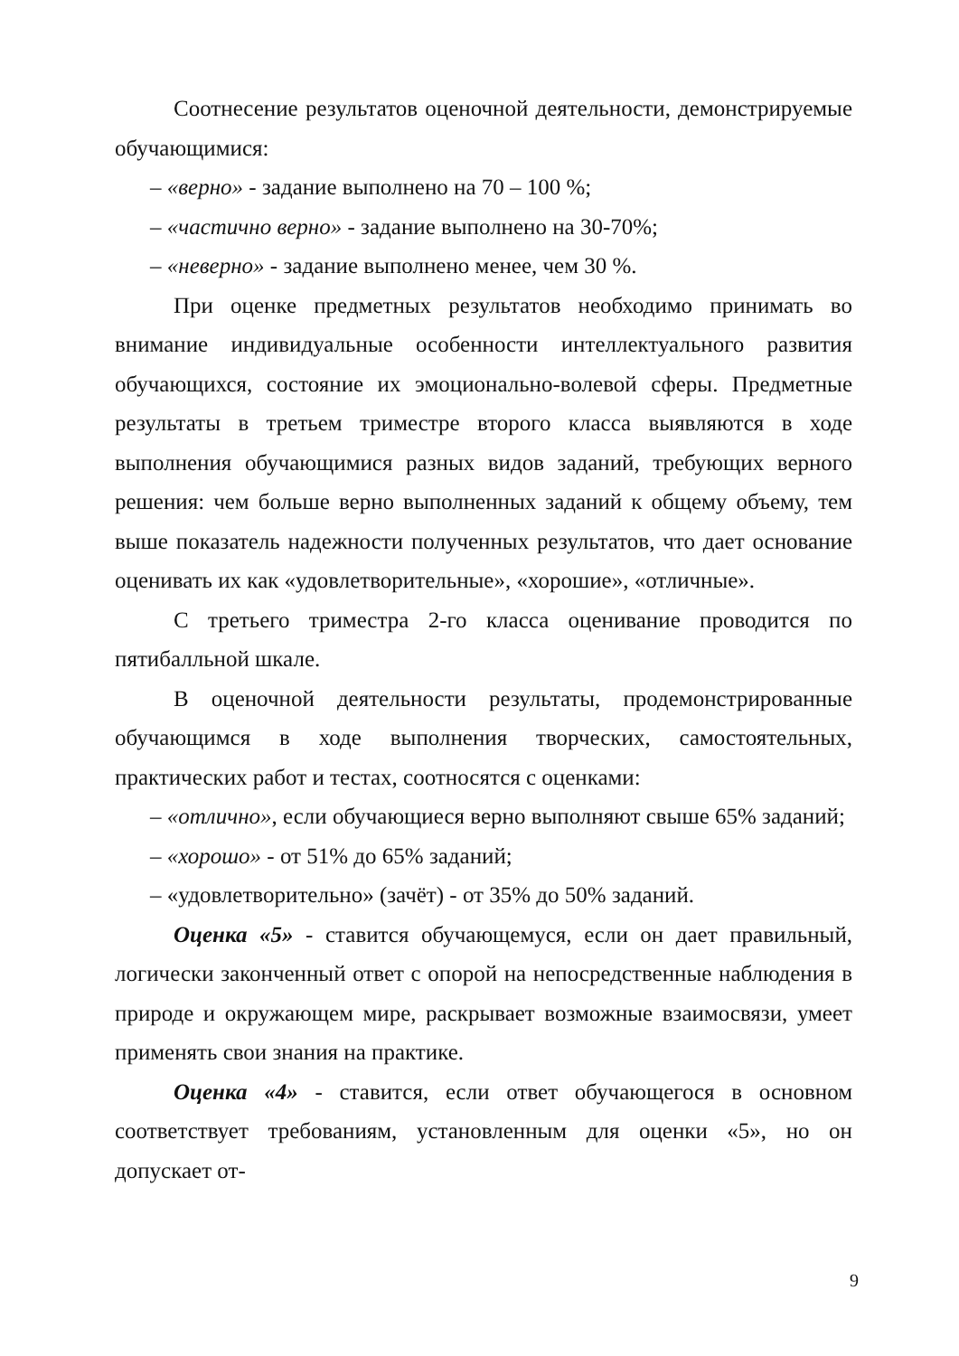Соотнесение результатов оценочной деятельности, демонстрируемые обучающимися:
– «верно» - задание выполнено на 70 – 100 %;
– «частично верно» - задание выполнено на 30-70%;
– «неверно» - задание выполнено менее, чем 30 %.
При оценке предметных результатов необходимо принимать во внимание индивидуальные особенности интеллектуального развития обучающихся, состояние их эмоционально-волевой сферы. Предметные результаты в третьем триместре второго класса выявляются в ходе выполнения обучающимися разных видов заданий, требующих верного решения: чем больше верно выполненных заданий к общему объему, тем выше показатель надежности полученных результатов, что дает основание оценивать их как «удовлетворительные», «хорошие», «отличные».
С третьего триместра 2-го класса оценивание проводится по пятибалльной шкале.
В оценочной деятельности результаты, продемонстрированные обучающимся в ходе выполнения творческих, самостоятельных, практических работ и тестах, соотносятся с оценками:
– «отлично», если обучающиеся верно выполняют свыше 65% заданий;
– «хорошо» - от 51% до 65% заданий;
– «удовлетворительно» (зачёт) - от 35% до 50% заданий.
Оценка «5» - ставится обучающемуся, если он дает правильный, логически законченный ответ с опорой на непосредственные наблюдения в природе и окружающем мире, раскрывает возможные взаимосвязи, умеет применять свои знания на практике.
Оценка «4» - ставится, если ответ обучающегося в основном соответствует требованиям, установленным для оценки «5», но он допускает от-
9